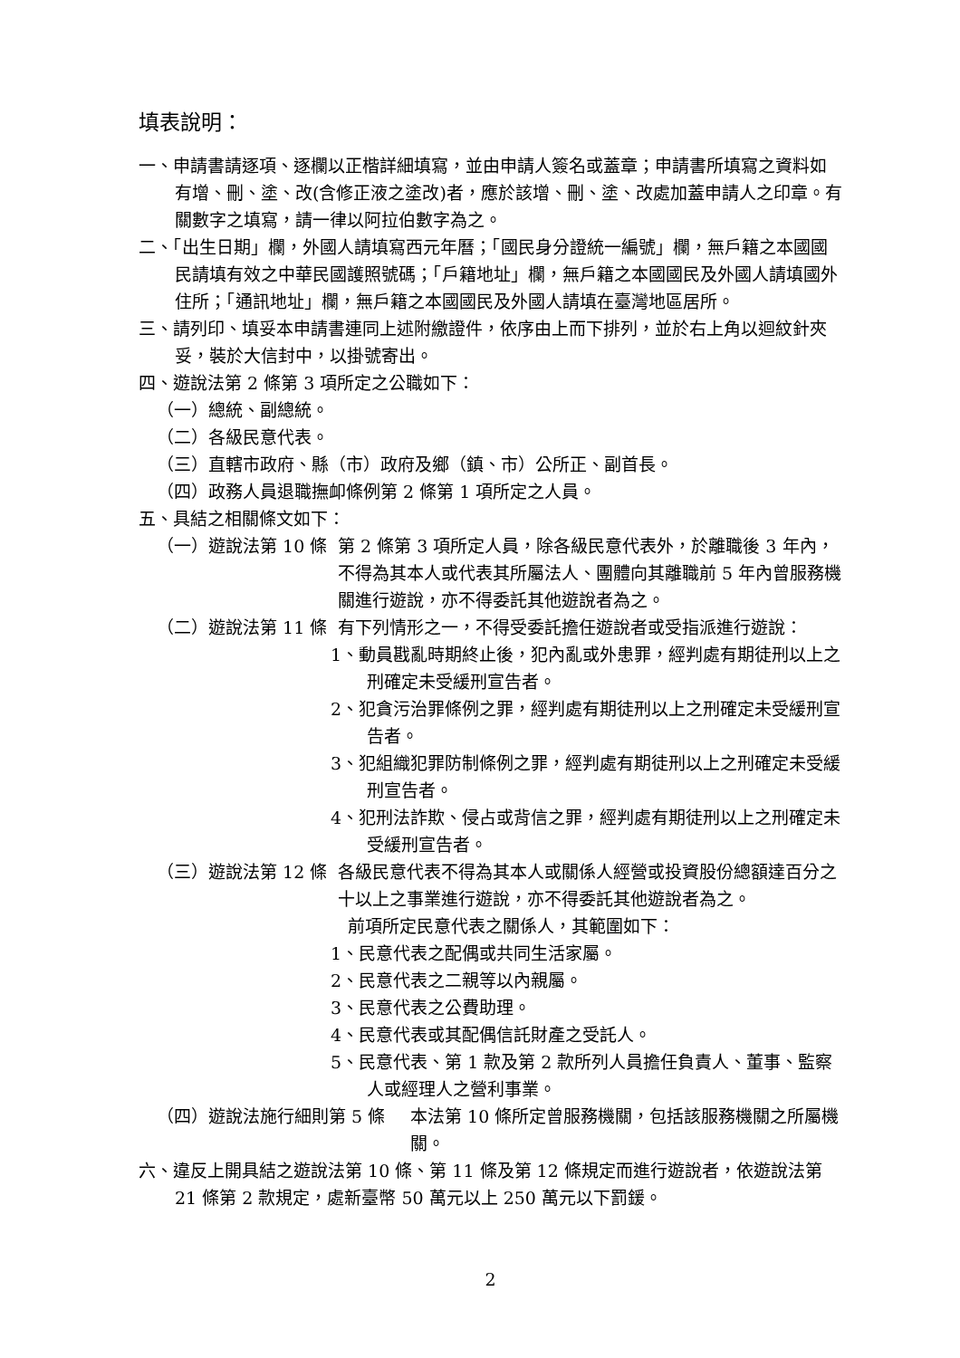填表說明：
一、申請書請逐項、逐欄以正楷詳細填寫，並由申請人簽名或蓋章；申請書所填寫之資料如有增、刪、塗、改(含修正液之塗改)者，應於該增、刪、塗、改處加蓋申請人之印章。有關數字之填寫，請一律以阿拉伯數字為之。
二、「出生日期」欄，外國人請填寫西元年曆；「國民身分證統一編號」欄，無戶籍之本國國民請填有效之中華民國護照號碼；「戶籍地址」欄，無戶籍之本國國民及外國人請填國外住所；「通訊地址」欄，無戶籍之本國國民及外國人請填在臺灣地區居所。
三、請列印、填妥本申請書連同上述附繳證件，依序由上而下排列，並於右上角以迴紋針夾妥，裝於大信封中，以掛號寄出。
四、遊說法第 2 條第 3 項所定之公職如下：
（一）總統、副總統。
（二）各級民意代表。
（三）直轄市政府、縣（市）政府及鄉（鎮、市）公所正、副首長。
（四）政務人員退職撫卹條例第 2 條第 1 項所定之人員。
五、具結之相關條文如下：
（一）遊說法第 10 條 第 2 條第 3 項所定人員，除各級民意代表外，於離職後 3 年內，不得為其本人或代表其所屬法人、團體向其離職前 5 年內曾服務機關進行遊說，亦不得委託其他遊說者為之。
（二）遊說法第 11 條 有下列情形之一，不得受委託擔任遊說者或受指派進行遊說：
1、動員戡亂時期終止後，犯內亂或外患罪，經判處有期徒刑以上之刑確定未受緩刑宣告者。
2、犯貪污治罪條例之罪，經判處有期徒刑以上之刑確定未受緩刑宣告者。
3、犯組織犯罪防制條例之罪，經判處有期徒刑以上之刑確定未受緩刑宣告者。
4、犯刑法詐欺、侵占或背信之罪，經判處有期徒刑以上之刑確定未受緩刑宣告者。
（三）遊說法第 12 條 各級民意代表不得為其本人或關係人經營或投資股份總額達百分之十以上之事業進行遊說，亦不得委託其他遊說者為之。
　前項所定民意代表之關係人，其範圍如下：
1、民意代表之配偶或共同生活家屬。
2、民意代表之二親等以內親屬。
3、民意代表之公費助理。
4、民意代表或其配偶信託財產之受託人。
5、民意代表、第 1 款及第 2 款所列人員擔任負責人、董事、監察人或經理人之營利事業。
（四）遊說法施行細則第 5 條 本法第 10 條所定曾服務機關，包括該服務機關之所屬機關。
六、違反上開具結之遊說法第 10 條、第 11 條及第 12 條規定而進行遊說者，依遊說法第 21 條第 2 款規定，處新臺幣 50 萬元以上 250 萬元以下罰鍰。
2